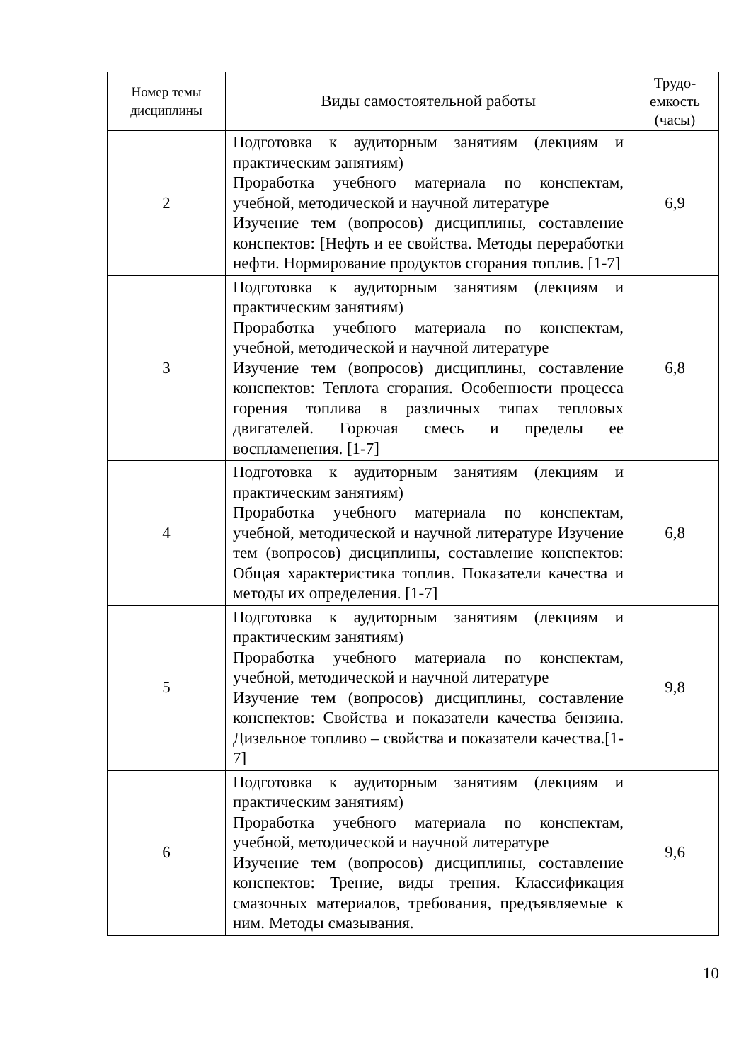| Номер темы дисциплины | Виды самостоятельной работы | Трудо- емкость (часы) |
| --- | --- | --- |
| 2 | Подготовка к аудиторным занятиям (лекциям и практическим занятиям) Проработка учебного материала по конспектам, учебной, методической и научной литературе Изучение тем (вопросов) дисциплины, составление конспектов: [Нефть и ее свойства. Методы переработки нефти. Нормирование продуктов сгорания топлив. [1-7] | 6,9 |
| 3 | Подготовка к аудиторным занятиям (лекциям и практическим занятиям) Проработка учебного материала по конспектам, учебной, методической и научной литературе Изучение тем (вопросов) дисциплины, составление конспектов: Теплота сгорания. Особенности процесса горения топлива в различных типах тепловых двигателей. Горючая смесь и пределы ее воспламенения. [1-7] | 6,8 |
| 4 | Подготовка к аудиторным занятиям (лекциям и практическим занятиям) Проработка учебного материала по конспектам, учебной, методической и научной литературе Изучение тем (вопросов) дисциплины, составление конспектов: Общая характеристика топлив. Показатели качества и методы их определения. [1-7] | 6,8 |
| 5 | Подготовка к аудиторным занятиям (лекциям и практическим занятиям) Проработка учебного материала по конспектам, учебной, методической и научной литературе Изучение тем (вопросов) дисциплины, составление конспектов: Свойства и показатели качества бензина. Дизельное топливо – свойства и показатели качества.[1-7] | 9,8 |
| 6 | Подготовка к аудиторным занятиям (лекциям и практическим занятиям) Проработка учебного материала по конспектам, учебной, методической и научной литературе Изучение тем (вопросов) дисциплины, составление конспектов: Трение, виды трения. Классификация смазочных материалов, требования, предъявляемые к ним. Методы смазывания. | 9,6 |
10